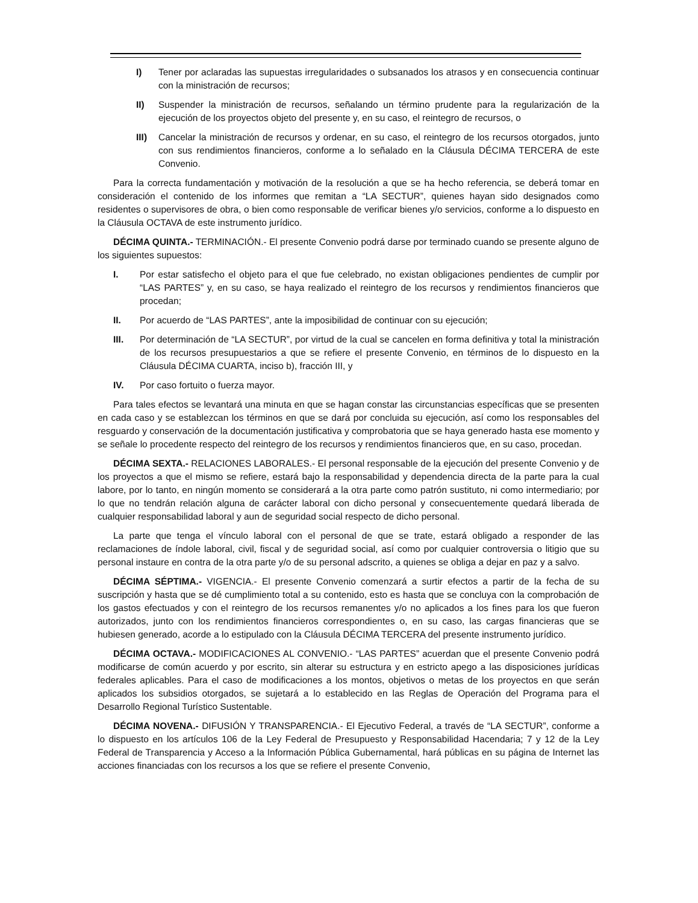I) Tener por aclaradas las supuestas irregularidades o subsanados los atrasos y en consecuencia continuar con la ministración de recursos;
II) Suspender la ministración de recursos, señalando un término prudente para la regularización de la ejecución de los proyectos objeto del presente y, en su caso, el reintegro de recursos, o
III) Cancelar la ministración de recursos y ordenar, en su caso, el reintegro de los recursos otorgados, junto con sus rendimientos financieros, conforme a lo señalado en la Cláusula DÉCIMA TERCERA de este Convenio.
Para la correcta fundamentación y motivación de la resolución a que se ha hecho referencia, se deberá tomar en consideración el contenido de los informes que remitan a “LA SECTUR”, quienes hayan sido designados como residentes o supervisores de obra, o bien como responsable de verificar bienes y/o servicios, conforme a lo dispuesto en la Cláusula OCTAVA de este instrumento jurídico.
DÉCIMA QUINTA.- TERMINACIÓN.- El presente Convenio podrá darse por terminado cuando se presente alguno de los siguientes supuestos:
I. Por estar satisfecho el objeto para el que fue celebrado, no existan obligaciones pendientes de cumplir por “LAS PARTES” y, en su caso, se haya realizado el reintegro de los recursos y rendimientos financieros que procedan;
II. Por acuerdo de “LAS PARTES”, ante la imposibilidad de continuar con su ejecución;
III. Por determinación de “LA SECTUR”, por virtud de la cual se cancelen en forma definitiva y total la ministración de los recursos presupuestarios a que se refiere el presente Convenio, en términos de lo dispuesto en la Cláusula DÉCIMA CUARTA, inciso b), fracción III, y
IV. Por caso fortuito o fuerza mayor.
Para tales efectos se levantará una minuta en que se hagan constar las circunstancias específicas que se presenten en cada caso y se establezcan los términos en que se dará por concluida su ejecución, así como los responsables del resguardo y conservación de la documentación justificativa y comprobatoria que se haya generado hasta ese momento y se señale lo procedente respecto del reintegro de los recursos y rendimientos financieros que, en su caso, procedan.
DÉCIMA SEXTA.- RELACIONES LABORALES.- El personal responsable de la ejecución del presente Convenio y de los proyectos a que el mismo se refiere, estará bajo la responsabilidad y dependencia directa de la parte para la cual labore, por lo tanto, en ningún momento se considerará a la otra parte como patrón sustituto, ni como intermediario; por lo que no tendrán relación alguna de carácter laboral con dicho personal y consecuentemente quedará liberada de cualquier responsabilidad laboral y aun de seguridad social respecto de dicho personal.
La parte que tenga el vínculo laboral con el personal de que se trate, estará obligado a responder de las reclamaciones de índole laboral, civil, fiscal y de seguridad social, así como por cualquier controversia o litigio que su personal instaure en contra de la otra parte y/o de su personal adscrito, a quienes se obliga a dejar en paz y a salvo.
DÉCIMA SÉPTIMA.- VIGENCIA.- El presente Convenio comenzará a surtir efectos a partir de la fecha de su suscripción y hasta que se dé cumplimiento total a su contenido, esto es hasta que se concluya con la comprobación de los gastos efectuados y con el reintegro de los recursos remanentes y/o no aplicados a los fines para los que fueron autorizados, junto con los rendimientos financieros correspondientes o, en su caso, las cargas financieras que se hubiesen generado, acorde a lo estipulado con la Cláusula DÉCIMA TERCERA del presente instrumento jurídico.
DÉCIMA OCTAVA.- MODIFICACIONES AL CONVENIO.- “LAS PARTES” acuerdan que el presente Convenio podrá modificarse de común acuerdo y por escrito, sin alterar su estructura y en estricto apego a las disposiciones jurídicas federales aplicables. Para el caso de modificaciones a los montos, objetivos o metas de los proyectos en que serán aplicados los subsidios otorgados, se sujetará a lo establecido en las Reglas de Operación del Programa para el Desarrollo Regional Turístico Sustentable.
DÉCIMA NOVENA.- DIFUSIÓN Y TRANSPARENCIA.- El Ejecutivo Federal, a través de “LA SECTUR”, conforme a lo dispuesto en los artículos 106 de la Ley Federal de Presupuesto y Responsabilidad Hacendaria; 7 y 12 de la Ley Federal de Transparencia y Acceso a la Información Pública Gubernamental, hará públicas en su página de Internet las acciones financiadas con los recursos a los que se refiere el presente Convenio,